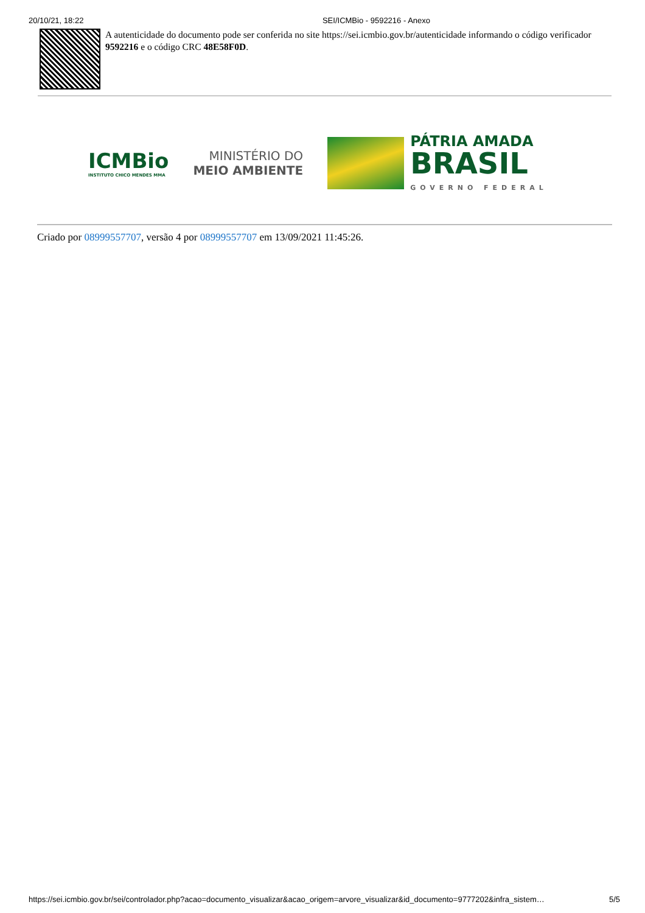20/10/21, 18:22 SEI/ICMBio - 9592216 - Anexo
A autenticidade do documento pode ser conferida no site https://sei.icmbio.gov.br/autenticidade informando o código verificador 9592216 e o código CRC 48E58F0D.
ICMBio
INSTITUTO CHICO MENDES MMA
MINISTÉRIO DO
MEIO AMBIENTE
PÁTRIA AMADA
BRASIL
GOVERNO FEDERAL
Criado por 08999557707, versão 4 por 08999557707 em 13/09/2021 11:45:26.
https://sei.icmbio.gov.br/sei/controlador.php?acao=documento_visualizar&acao_origem=arvore_visualizar&id_documento=9777202&infra_sistem… 5/5